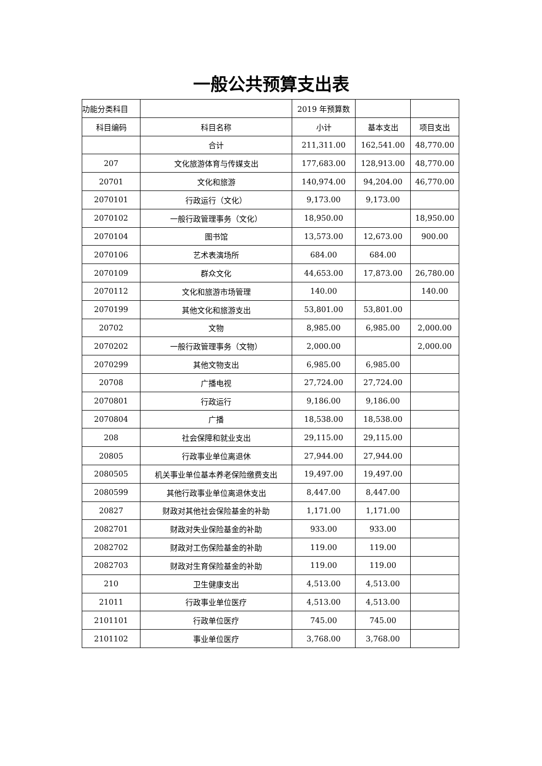一般公共预算支出表
| 功能分类科目 | | 2019 年预算数 | | |
| --- | --- | --- | --- | --- |
| 科目编码 | 科目名称 | 小计 | 基本支出 | 项目支出 |
| | 合计 | 211,311.00 | 162,541.00 | 48,770.00 |
| 207 | 文化旅游体育与传媒支出 | 177,683.00 | 128,913.00 | 48,770.00 |
| 20701 | 文化和旅游 | 140,974.00 | 94,204.00 | 46,770.00 |
| 2070101 | 行政运行（文化） | 9,173.00 | 9,173.00 | |
| 2070102 | 一般行政管理事务（文化） | 18,950.00 | | 18,950.00 |
| 2070104 | 图书馆 | 13,573.00 | 12,673.00 | 900.00 |
| 2070106 | 艺术表演场所 | 684.00 | 684.00 | |
| 2070109 | 群众文化 | 44,653.00 | 17,873.00 | 26,780.00 |
| 2070112 | 文化和旅游市场管理 | 140.00 | | 140.00 |
| 2070199 | 其他文化和旅游支出 | 53,801.00 | 53,801.00 | |
| 20702 | 文物 | 8,985.00 | 6,985.00 | 2,000.00 |
| 2070202 | 一般行政管理事务（文物） | 2,000.00 | | 2,000.00 |
| 2070299 | 其他文物支出 | 6,985.00 | 6,985.00 | |
| 20708 | 广播电视 | 27,724.00 | 27,724.00 | |
| 2070801 | 行政运行 | 9,186.00 | 9,186.00 | |
| 2070804 | 广播 | 18,538.00 | 18,538.00 | |
| 208 | 社会保障和就业支出 | 29,115.00 | 29,115.00 | |
| 20805 | 行政事业单位离退休 | 27,944.00 | 27,944.00 | |
| 2080505 | 机关事业单位基本养老保险缴费支出 | 19,497.00 | 19,497.00 | |
| 2080599 | 其他行政事业单位离退休支出 | 8,447.00 | 8,447.00 | |
| 20827 | 财政对其他社会保险基金的补助 | 1,171.00 | 1,171.00 | |
| 2082701 | 财政对失业保险基金的补助 | 933.00 | 933.00 | |
| 2082702 | 财政对工伤保险基金的补助 | 119.00 | 119.00 | |
| 2082703 | 财政对生育保险基金的补助 | 119.00 | 119.00 | |
| 210 | 卫生健康支出 | 4,513.00 | 4,513.00 | |
| 21011 | 行政事业单位医疗 | 4,513.00 | 4,513.00 | |
| 2101101 | 行政单位医疗 | 745.00 | 745.00 | |
| 2101102 | 事业单位医疗 | 3,768.00 | 3,768.00 | |